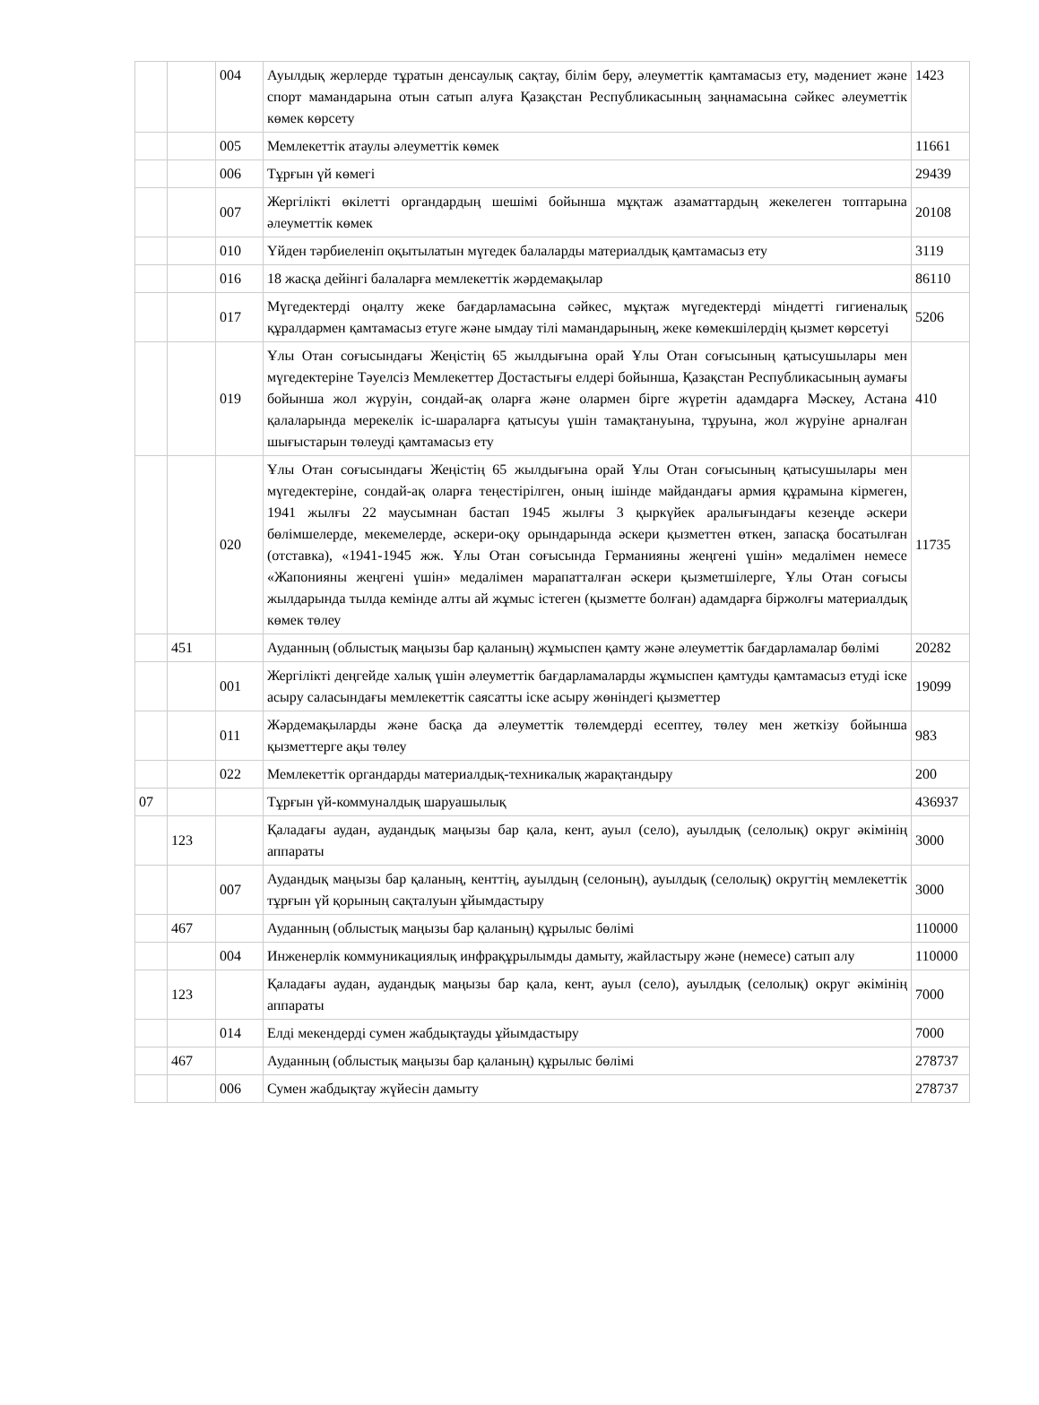| | | 004 | Ауылдық жерлерде тұратын денсаулық сақтау, білім беру, әлеуметтік қамтамасыз ету, мәдениет және спорт мамандарына отын сатып алуға Қазақстан Республикасының заңнамасына сәйкес әлеуметтік көмек көрсету | 1423 |
| | | 005 | Мемлекеттік атаулы әлеуметтік көмек | 11661 |
| | | 006 | Тұрғын үй көмегі | 29439 |
| | | 007 | Жергілікті өкілетті органдардың шешімі бойынша мұқтаж азаматтардың жекелеген топтарына әлеуметтік көмек | 20108 |
| | | 010 | Үйден тәрбиеленіп оқытылатын мүгедек балаларды материалдық қамтамасыз ету | 3119 |
| | | 016 | 18 жасқа дейінгі балаларға мемлекеттік жәрдемақылар | 86110 |
| | | 017 | Мүгедектерді оңалту жеке бағдарламасына сәйкес, мұқтаж мүгедектерді міндетті гигиеналық құралдармен қамтамасыз етуге және ымдау тілі мамандарының, жеке көмекшілердің қызмет көрсетуі | 5206 |
| | | 019 | Ұлы Отан соғысындағы Жеңістің 65 жылдығына орай Ұлы Отан соғысының қатысушылары мен мүгедектеріне Тәуелсіз Мемлекеттер Достастығы елдері бойынша, Қазақстан Республикасының аумағы бойынша жол жүруін, сондай-ақ оларға және олармен бірге жүретін адамдарға Мәскеу, Астана қалаларында мерекелік іс-шараларға қатысуы үшін тамақтануына, тұруына, жол жүруіне арналған шығыстарын төлеуді қамтамасыз ету | 410 |
| | | 020 | Ұлы Отан соғысындағы Жеңістің 65 жылдығына орай Ұлы Отан соғысының қатысушылары мен мүгедектеріне, сондай-ақ оларға теңестірілген, оның ішінде майдандағы армия құрамына кірмеген, 1941 жылғы 22 маусымнан бастап 1945 жылғы 3 қыркүйек аралығындағы кезеңде әскери бөлімшелерде, мекемелерде, әскери-оқу орындарында әскери қызметтен өткен, запасқа босатылған (отставка), «1941-1945 жж. Ұлы Отан соғысында Германияны жеңгені үшін» медалімен немесе «Жапонияны жеңгені үшін» медалімен марапатталған әскери қызметшілерге, Ұлы Отан соғысы жылдарында тылда кемінде алты ай жұмыс істеген (қызметте болған) адамдарға біржолғы материалдық көмек төлеу | 11735 |
| | 451 | | Ауданның (облыстық маңызы бар қаланың) жұмыспен қамту және әлеуметтік бағдарламалар бөлімі | 20282 |
| | | 001 | Жергілікті деңгейде халық үшін әлеуметтік бағдарламаларды жұмыспен қамтуды қамтамасыз етуді іске асыру саласындағы мемлекеттік саясатты іске асыру жөніндегі қызметтер | 19099 |
| | | 011 | Жәрдемақыларды және басқа да әлеуметтік төлемдерді есептеу, төлеу мен жеткізу бойынша қызметтерге ақы төлеу | 983 |
| | | 022 | Мемлекеттік органдарды материалдық-техникалық жарақтандыру | 200 |
| 07 | | | Тұрғын үй-коммуналдық шаруашылық | 436937 |
| | 123 | | Қаладағы аудан, аудандық маңызы бар қала, кент, ауыл (село), ауылдық (селолық) округ әкімінің аппараты | 3000 |
| | | 007 | Аудандық маңызы бар қаланың, кенттің, ауылдың (селоның), ауылдық (селолық) округтің мемлекеттік тұрғын үй қорының сақталуын ұйымдастыру | 3000 |
| | 467 | | Ауданның (облыстық маңызы бар қаланың) құрылыс бөлімі | 110000 |
| | | 004 | Инженерлік коммуникациялық инфрақұрылымды дамыту, жайластыру және (немесе) сатып алу | 110000 |
| | 123 | | Қаладағы аудан, аудандық маңызы бар қала, кент, ауыл (село), ауылдық (селолық) округ әкімінің аппараты | 7000 |
| | | 014 | Елді мекендерді сумен жабдықтауды ұйымдастыру | 7000 |
| | 467 | | Ауданның (облыстық маңызы бар қаланың) құрылыс бөлімі | 278737 |
| | | 006 | Сумен жабдықтау жүйесін дамыту | 278737 |